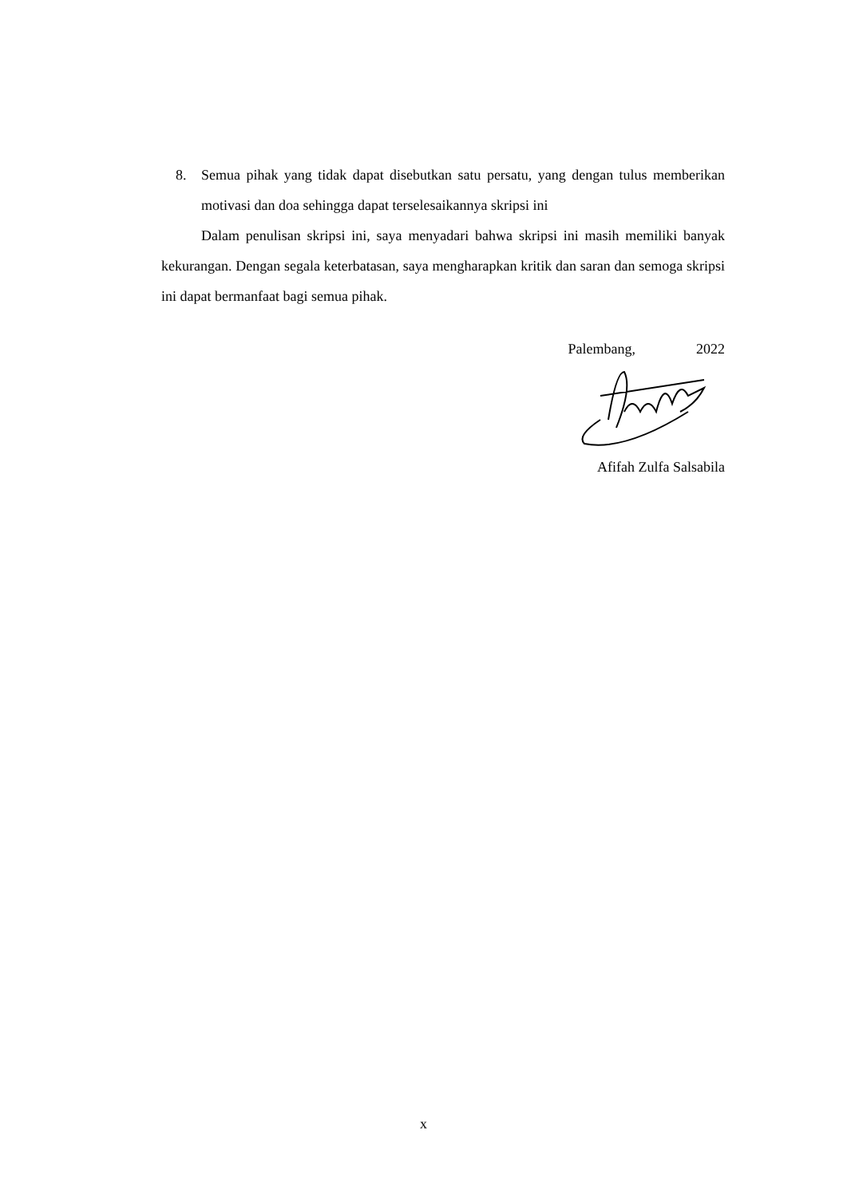8. Semua pihak yang tidak dapat disebutkan satu persatu, yang dengan tulus memberikan motivasi dan doa sehingga dapat terselesaikannya skripsi ini
Dalam penulisan skripsi ini, saya menyadari bahwa skripsi ini masih memiliki banyak kekurangan. Dengan segala keterbatasan, saya mengharapkan kritik dan saran dan semoga skripsi ini dapat bermanfaat bagi semua pihak.
Palembang, 2022
Afifah Zulfa Salsabila
x